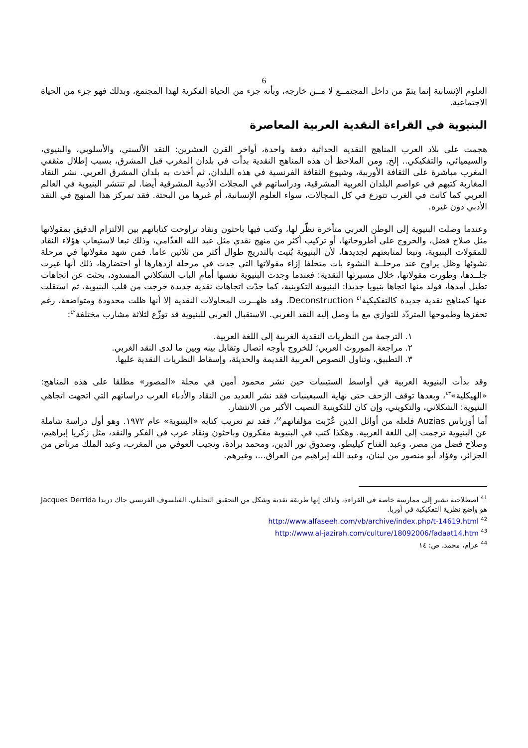6
العلوم الإنسانية إنما يتمّ من داخل المجتمــع لا مــن خارجه، وبأنه جزء من الحياة الفكرية لهذا المجتمع، وبذلك فهو جزء من الحياة الاجتماعية.
البنيوية في القراءة النقدية العربية المعاصرة
هجمت على بلاد العرب المناهج النقدية الحداثية دفعة واحدة، أواخر القرن العشرين: النقد الألسني، والأسلوبي، والبنيوي، والسيميائي، والتفكيكي.. إلخ. ومن الملاحظ أن هذه المناهج النقدية بدأت في بلدان المغرب قبل المشرق، بسبب إطلال مثقفي المغرب مباشرة على الثقافة الأوربية، وشيوع الثقافة الفرنسية في هذه البلدان، ثم أخذت به بلدان المشرق العربي. نشر النقاد المغاربة كتبهم في عواصم البلدان العربية المشرقية، ودراساتهم في المجلات الأدبية المشرقية أيضا. لم تنتشر البنيوية في العالم العربي كما كانت في الغرب تتوزع في كل المجالات، سواء العلوم الإنسانية، أم غيرها من البحتة. فقد تمركز هذا المنهج في النقد الأدبي دون غيره.
وعندما وصلت البنيوية إلى الوطن العربي متأخرة نظّر لها، وكتب فيها باحثون ونقاد تراوحت كتاباتهم بين الالتزام الدقيق بمقولاتها مثل صلاح فضل، والخروج على أطروحاتها، أو تركيب أكثر من منهج نقدي مثل عبد الله الغذّامي، وذلك تبعا لاستيعاب هؤلاء النقاد للمقولات البنيوية، وتبعا لمتابعتهم لجديدها، لأن البنيوية بُنيت بالتدريج طوال أكثر من ثلاثين عاما. فمن شهد مقولاتها في مرحلة نشوئها وظل يراوح عند مرحلــة النشوء بات متخلفا إزاء مقولاتها التي جدت في مرحلة ازدهارها أو احتضارها، ذلك أنها غيرت جلــدها، وطورت مقولاتها، خلال مسيرتها النقدية: فعندما وجدت البنيوية نفسها أمام الباب الشكلاني المسدود، بحثت عن اتجاهات تطيل أمدها، فولد منها اتجاها بنيويا جديدا: البنيوية التكوينية، كما جدّت اتجاهات نقدية جديدة خرجت من قلب البنيوية، ثم استقلت عنها كمناهج نقدية جديدة كالتفكيكية<sup>٤١</sup> Deconstruction. وقد ظهــرت المحاولات النقدية إلا أنها ظلت محدودة ومتواضعة، رغم تحفزها وطموحها المتردّد للتوازي مع ما وصل إليه النقد الغربي. الاستقبال العربي للبنيوية قد توزّع لثلاثة مشارب مختلفة<sup>٤٢</sup>:
١. الترجمة من النظريات النقدية الغربية إلى اللغة العربية.
٢. مراجعة الموروث العربي؛ للخروج بأوجه اتصال وتقابل بينه وبين ما لدى النقد الغربي.
٣. التطبيق، وتناول النصوص العربية القديمة والحديثة، وإسقاط النظريات النقدية عليها.
وقد بدأت البنيوية العربية في أواسط الستينيات حين نشر محمود أمين في مجلة «المصور» مطلقا على هذه المناهج: «الهيكلية»<sup>٤٣</sup>، وبعدها توقف الزحف حتى نهاية السبعينيات فقد نشر العديد من النقاد والأدباء العرب دراساتهم التي اتجهت اتجاهي البنيوية: الشكلاني، والتكويني، وإن كان للتكوينية النصيب الأكبر من الانتشار.
أما أوزياس Auzias فلعله من أوائل الذين عُرّبت مؤلفاتهم<sup>٤٤</sup>، فقد تم تعريب كتابه «البنيوية» عام ١٩٧٢. وهو أول دراسة شاملة عن البنيوية ترجمت إلى اللغة العربية. وهكذا كتب في البنيوية مفكرون وباحثون ونقاد عرب في الفكر والنقد، مثل زكريا إبراهيم، وصلاح فضل من مصر، وعبد الفتاح كيليطو، وصدوق نور الدين، ومحمد برادة، ونجيب العوفي من المغرب، وعبد الملك مرتاض من الجزائر، وفؤاد أبو منصور من لبنان، وعبد الله إبراهيم من العراق...، وغيرهم.
<sup>41</sup> اصطلاحية تشير إلى ممارسة خاصة في القراءة، ولذلك إنها طريقة نقدية وشكل من التحقيق التحليلي. الفيلسوف الفرنسي جاك دريدا Jacques Derrida هو واضع نظرية التفكيكية في أوربا.
<sup>42</sup> http://www.alfaseeh.com/vb/archive/index.php/t-14619.html
<sup>43</sup> http://www.al-jazirah.com/culture/18092006/fadaat14.htm
<sup>44</sup> عزام، محمد، ص: ١٤